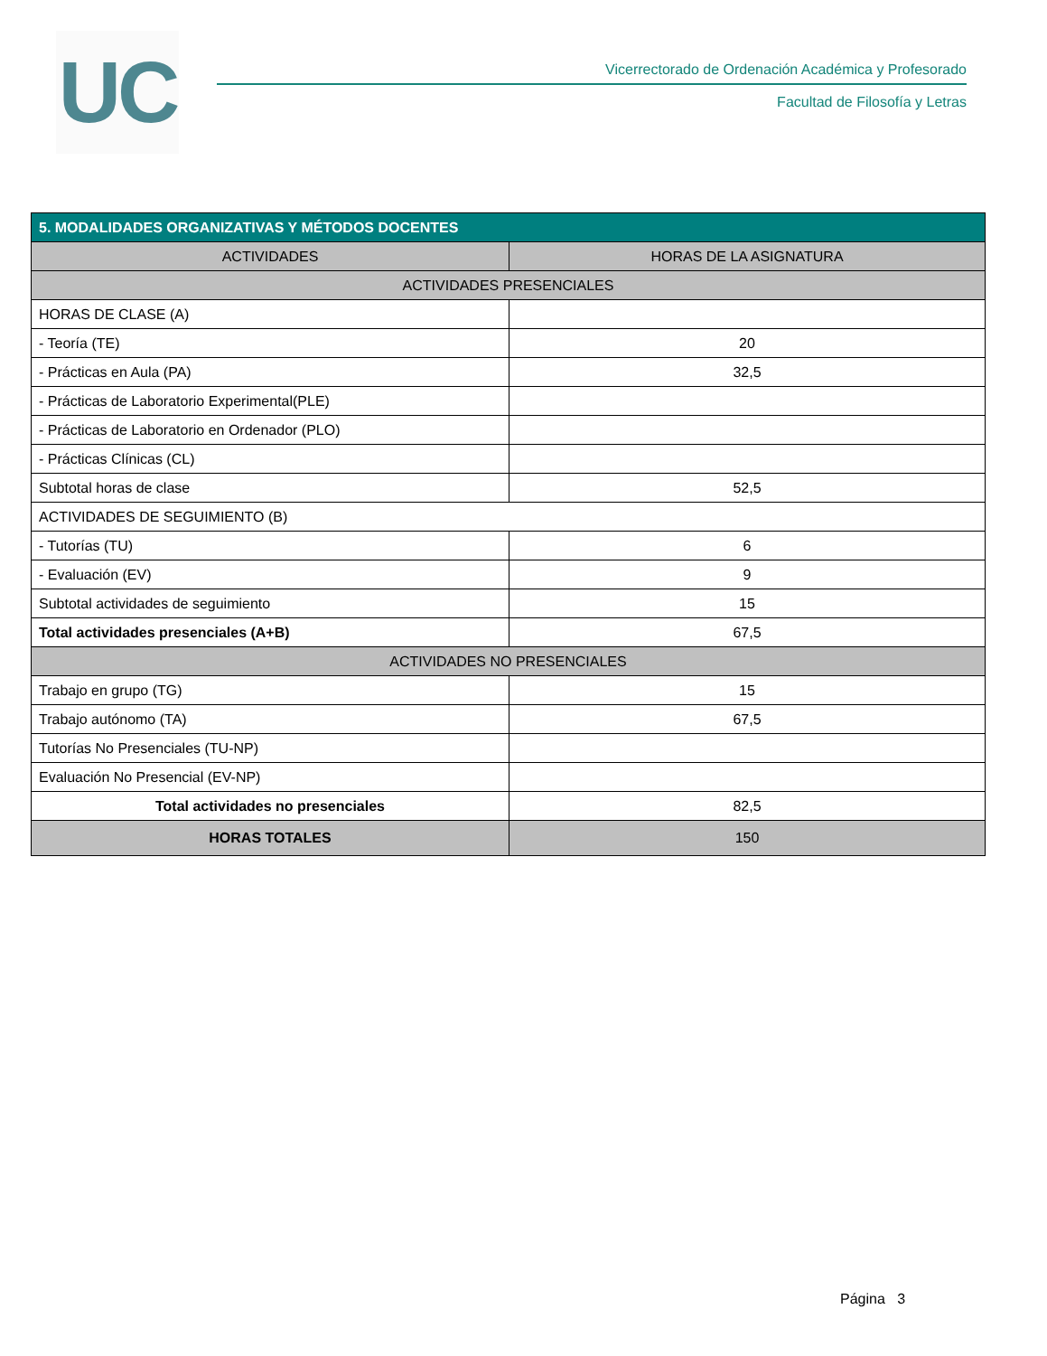UC
Vicerrectorado de Ordenación Académica y Profesorado
Facultad de Filosofía y Letras
| 5. MODALIDADES ORGANIZATIVAS Y MÉTODOS DOCENTES | |
| --- | --- |
| ACTIVIDADES | HORAS DE LA ASIGNATURA |
| ACTIVIDADES PRESENCIALES | |
| HORAS DE CLASE (A) | |
| - Teoría (TE) | 20 |
| - Prácticas en Aula (PA) | 32,5 |
| - Prácticas de Laboratorio Experimental(PLE) | |
| - Prácticas de Laboratorio en Ordenador (PLO) | |
| - Prácticas Clínicas (CL) | |
| Subtotal horas de clase | 52,5 |
| ACTIVIDADES DE SEGUIMIENTO (B) | |
| - Tutorías (TU) | 6 |
| - Evaluación (EV) | 9 |
| Subtotal actividades de seguimiento | 15 |
| Total actividades presenciales (A+B) | 67,5 |
| ACTIVIDADES NO PRESENCIALES | |
| Trabajo en grupo (TG) | 15 |
| Trabajo autónomo (TA) | 67,5 |
| Tutorías No Presenciales (TU-NP) | |
| Evaluación No Presencial (EV-NP) | |
| Total actividades no presenciales | 82,5 |
| HORAS TOTALES | 150 |
Página 3